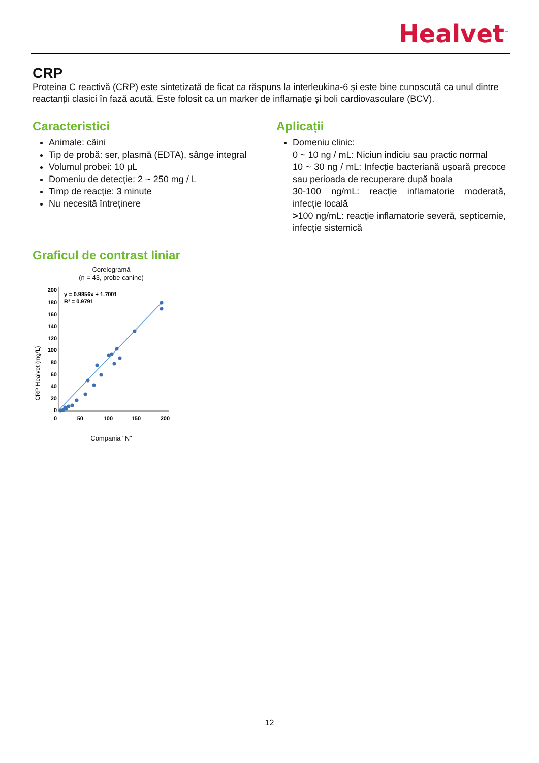Healvet<sup>™</sup>
CRP
Proteina C reactivă (CRP) este sintetizată de ficat ca răspuns la interleukina-6 și este bine cunoscută ca unul dintre reactanții clasici în fază acută. Este folosit ca un marker de inflamație și boli cardiovasculare (BCV).
Caracteristici
Animale: câini
Tip de probă: ser, plasmă (EDTA), sânge integral
Volumul probei: 10 μL
Domeniu de detecție: 2 ~ 250 mg / L
Timp de reacție: 3 minute
Nu necesită întreținere
Aplicații
Domeniu clinic:
0 ~ 10 ng / mL: Niciun indiciu sau practic normal
10 ~ 30 ng / mL: Infecție bacteriană ușoară precoce sau perioada de recuperare după boala
30-100 ng/mL: reacție inflamatorie moderată, infecție locală
>100 ng/mL: reacție inflamatorie severă, septicemie, infecție sistemică
Graficul de contrast liniar
Corelogramă
(n = 43, probe canine)
CRP Healvet (mg/L)
200
180
160
140
120
100
80
60
40
20
0
0
50
100
150
200
y = 0.9856x + 1.7001
R² = 0.9791
Compania "N"
12